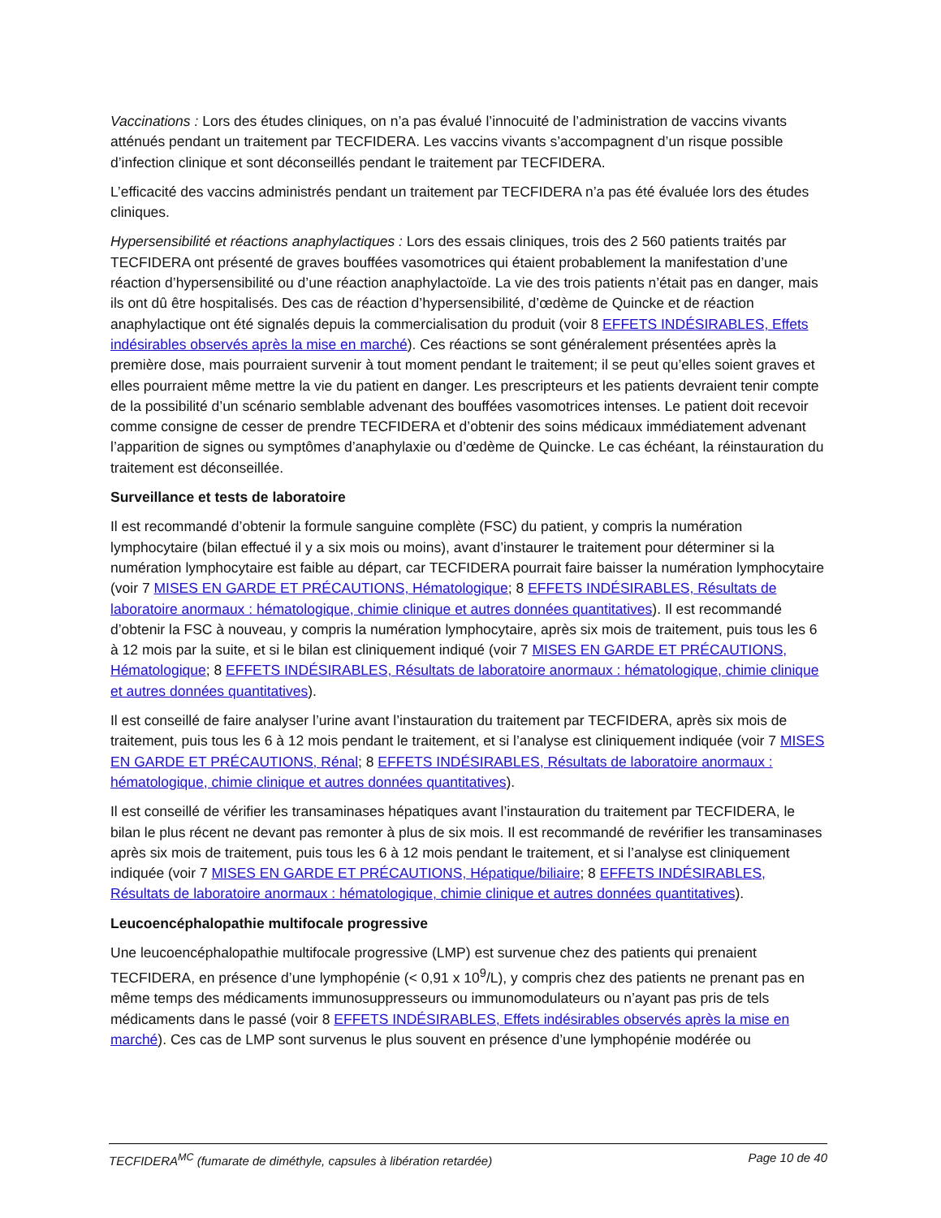Vaccinations : Lors des études cliniques, on n’a pas évalué l’innocuité de l’administration de vaccins vivants atténués pendant un traitement par TECFIDERA. Les vaccins vivants s’accompagnent d’un risque possible d’infection clinique et sont déconseillés pendant le traitement par TECFIDERA.
L’efficacité des vaccins administrés pendant un traitement par TECFIDERA n’a pas été évaluée lors des études cliniques.
Hypersensibilité et réactions anaphylactiques : Lors des essais cliniques, trois des 2 560 patients traités par TECFIDERA ont présenté de graves bouffées vasomotrices qui étaient probablement la manifestation d’une réaction d’hypersensibilité ou d’une réaction anaphylactoïde. La vie des trois patients n’était pas en danger, mais ils ont dû être hospitalisés. Des cas de réaction d’hypersensibilité, d’œdème de Quincke et de réaction anaphylactique ont été signalés depuis la commercialisation du produit (voir 8 EFFETS INDÉSIRABLES, Effets indésirables observés après la mise en marché). Ces réactions se sont généralement présentées après la première dose, mais pourraient survenir à tout moment pendant le traitement; il se peut qu’elles soient graves et elles pourraient même mettre la vie du patient en danger. Les prescripteurs et les patients devraient tenir compte de la possibilité d’un scénario semblable advenant des bouffées vasomotrices intenses. Le patient doit recevoir comme consigne de cesser de prendre TECFIDERA et d’obtenir des soins médicaux immédiatement advenant l’apparition de signes ou symptômes d’anaphylaxie ou d’œdème de Quincke. Le cas échéant, la réinstauration du traitement est déconseillée.
Surveillance et tests de laboratoire
Il est recommandé d’obtenir la formule sanguine complète (FSC) du patient, y compris la numération lymphocytaire (bilan effectué il y a six mois ou moins), avant d’instaurer le traitement pour déterminer si la numération lymphocytaire est faible au départ, car TECFIDERA pourrait faire baisser la numération lymphocytaire (voir 7 MISES EN GARDE ET PRÉCAUTIONS, Hématologique; 8 EFFETS INDÉSIRABLES, Résultats de laboratoire anormaux : hématologique, chimie clinique et autres données quantitatives). Il est recommandé d’obtenir la FSC à nouveau, y compris la numération lymphocytaire, après six mois de traitement, puis tous les 6 à 12 mois par la suite, et si le bilan est cliniquement indiqué (voir 7 MISES EN GARDE ET PRÉCAUTIONS, Hématologique; 8 EFFETS INDÉSIRABLES, Résultats de laboratoire anormaux : hématologique, chimie clinique et autres données quantitatives).
Il est conseillé de faire analyser l’urine avant l’instauration du traitement par TECFIDERA, après six mois de traitement, puis tous les 6 à 12 mois pendant le traitement, et si l’analyse est cliniquement indiquée (voir 7 MISES EN GARDE ET PRÉCAUTIONS, Rénal; 8 EFFETS INDÉSIRABLES, Résultats de laboratoire anormaux : hématologique, chimie clinique et autres données quantitatives).
Il est conseillé de vérifier les transaminases hépatiques avant l’instauration du traitement par TECFIDERA, le bilan le plus récent ne devant pas remonter à plus de six mois. Il est recommandé de revérifier les transaminases après six mois de traitement, puis tous les 6 à 12 mois pendant le traitement, et si l’analyse est cliniquement indiquée (voir 7 MISES EN GARDE ET PRÉCAUTIONS, Hépatique/biliaire; 8 EFFETS INDÉSIRABLES, Résultats de laboratoire anormaux : hématologique, chimie clinique et autres données quantitatives).
Leucoencéphalopathie multifocale progressive
Une leucoencéphalopathie multifocale progressive (LMP) est survenue chez des patients qui prenaient TECFIDERA, en présence d’une lymphopénie (< 0,91 x 10<sup>9</sup>/L), y compris chez des patients ne prenant pas en même temps des médicaments immunosuppresseurs ou immunomodulateurs ou n’ayant pas pris de tels médicaments dans le passé (voir 8 EFFETS INDÉSIRABLES, Effets indésirables observés après la mise en marché). Ces cas de LMP sont survenus le plus souvent en présence d’une lymphopénie modérée ou
TECFIDERA<sup>MC</sup> (fumarate de diméthyle, capsules à libération retardée) Page 10 de 40